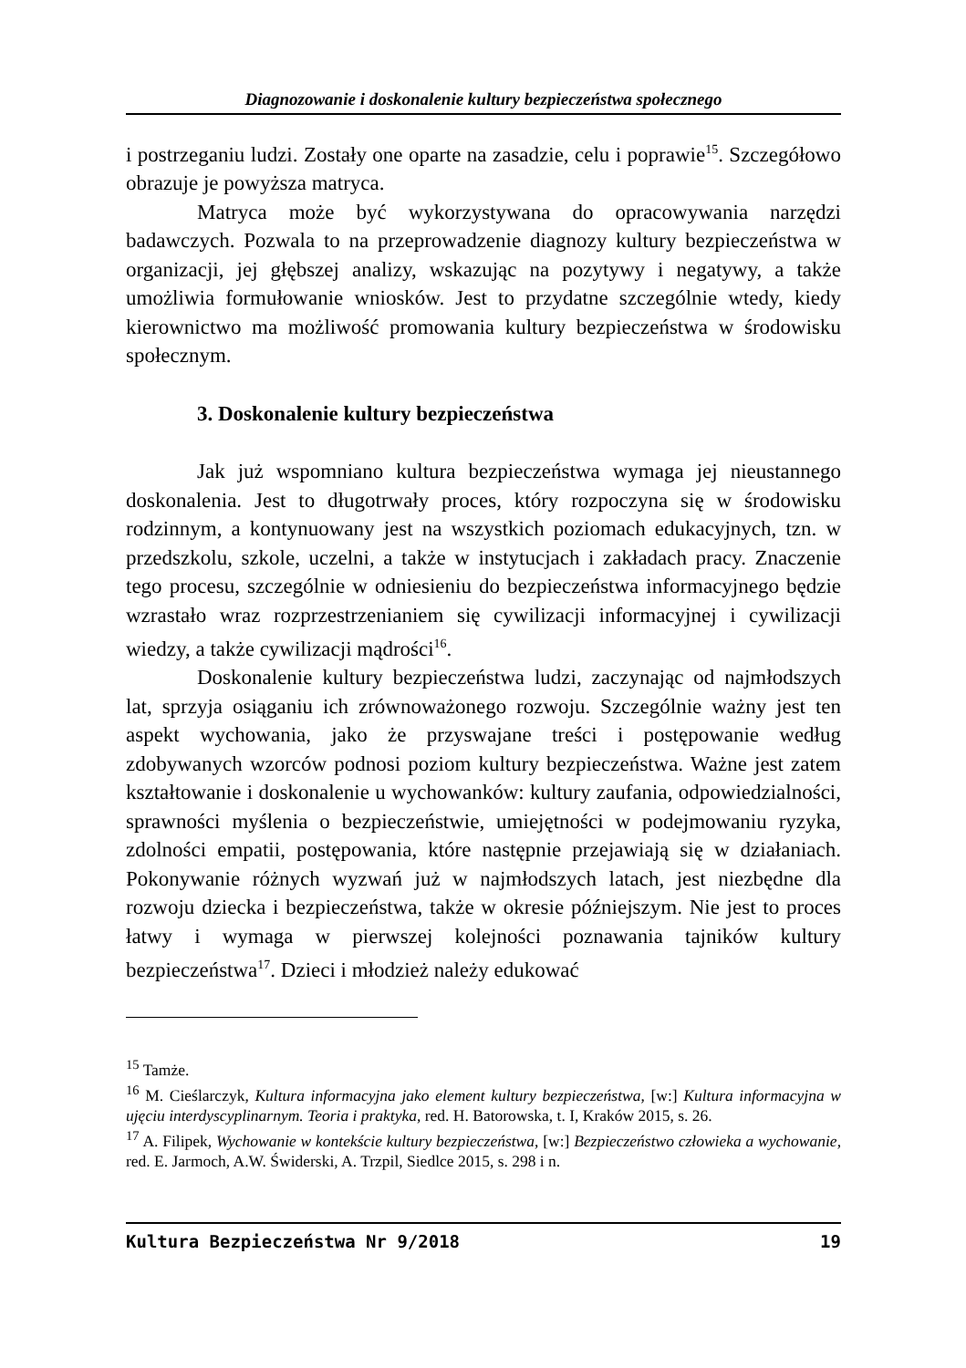Diagnozowanie i doskonalenie kultury bezpieczeństwa społecznego
i postrzeganiu ludzi. Zostały one oparte na zasadzie, celu i poprawie<sup>15</sup>. Szczegółowo obrazuje je powyższa matryca.
Matryca może być wykorzystywana do opracowywania narzędzi badawczych. Pozwala to na przeprowadzenie diagnozy kultury bezpieczeństwa w organizacji, jej głębszej analizy, wskazując na pozytywy i negatywy, a także umożliwia formułowanie wniosków. Jest to przydatne szczególnie wtedy, kiedy kierownictwo ma możliwość promowania kultury bezpieczeństwa w środowisku społecznym.
3. Doskonalenie kultury bezpieczeństwa
Jak już wspomniano kultura bezpieczeństwa wymaga jej nieustannego doskonalenia. Jest to długotrwały proces, który rozpoczyna się w środowisku rodzinnym, a kontynuowany jest na wszystkich poziomach edukacyjnych, tzn. w przedszkolu, szkole, uczelni, a także w instytucjach i zakładach pracy. Znaczenie tego procesu, szczególnie w odniesieniu do bezpieczeństwa informacyjnego będzie wzrastało wraz rozprzestrzenianiem się cywilizacji informacyjnej i cywilizacji wiedzy, a także cywilizacji mądrości<sup>16</sup>.
Doskonalenie kultury bezpieczeństwa ludzi, zaczynając od najmłodszych lat, sprzyja osiąganiu ich zrównoważonego rozwoju. Szczególnie ważny jest ten aspekt wychowania, jako że przyswajane treści i postępowanie według zdobywanych wzorców podnosi poziom kultury bezpieczeństwa. Ważne jest zatem kształtowanie i doskonalenie u wychowanków: kultury zaufania, odpowiedzialności, sprawności myślenia o bezpieczeństwie, umiejętności w podejmowaniu ryzyka, zdolności empatii, postępowania, które następnie przejawiają się w działaniach. Pokonywanie różnych wyzwań już w najmłodszych latach, jest niezbędne dla rozwoju dziecka i bezpieczeństwa, także w okresie późniejszym. Nie jest to proces łatwy i wymaga w pierwszej kolejności poznawania tajników kultury bezpieczeństwa<sup>17</sup>. Dzieci i młodzież należy edukować
<sup>15</sup> Tamże.
<sup>16</sup> M. Cieślarczyk, Kultura informacyjna jako element kultury bezpieczeństwa, [w:] Kultura informacyjna w ujęciu interdyscyplinarnym. Teoria i praktyka, red. H. Batorowska, t. I, Kraków 2015, s. 26.
<sup>17</sup> A. Filipek, Wychowanie w kontekście kultury bezpieczeństwa, [w:] Bezpieczeństwo człowieka a wychowanie, red. E. Jarmoch, A.W. Świderski, A. Trzpil, Siedlce 2015, s. 298 i n.
Kultura Bezpieczeństwa Nr 9/2018 19